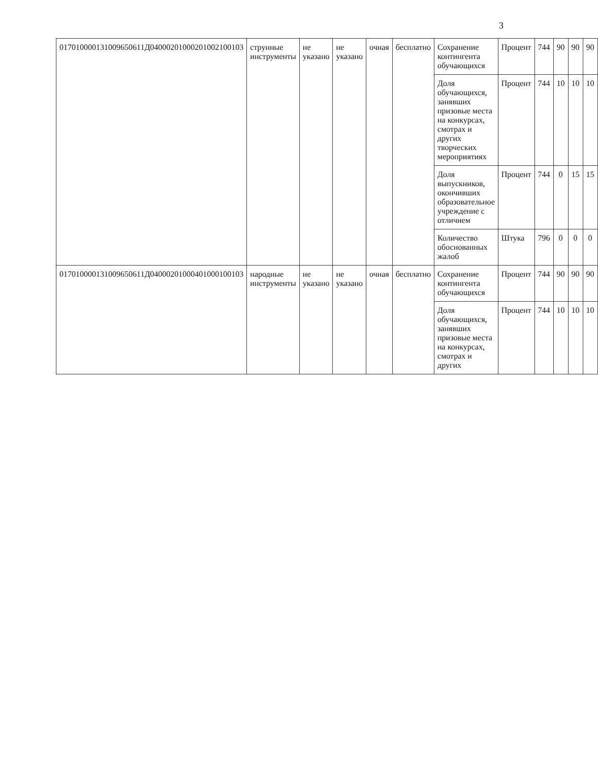3
| 017010000131009650611Д04000201000201002100103 | струнные инструменты | не указано | не указано | очная | бесплатно | Сохранение контингента обучающихся | Процент | 744 | 90 | 90 | 90 |
| | | | | | | Доля обучающихся, занявших призовые места на конкурсах, смотрах и других творческих мероприятиях | Процент | 744 | 10 | 10 | 10 |
| | | | | | | Доля выпускников, окончивших образовательное учреждение с отличием | Процент | 744 | 0 | 15 | 15 |
| | | | | | | Количество обоснованных жалоб | Штука | 796 | 0 | 0 | 0 |
| 017010000131009650611Д04000201000401000100103 | народные инструменты | не указано | не указано | очная | бесплатно | Сохранение контингента обучающихся | Процент | 744 | 90 | 90 | 90 |
| | | | | | | Доля обучающихся, занявших призовые места на конкурсах, смотрах и других | Процент | 744 | 10 | 10 | 10 |